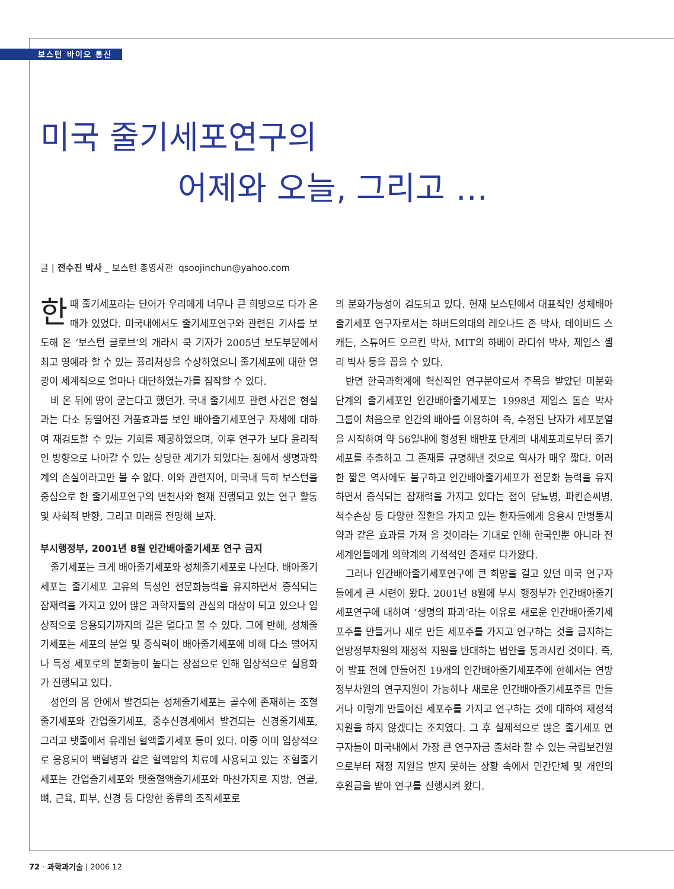보스턴 바이오 통신
미국 줄기세포연구의
어제와 오늘, 그리고 …
글 | 전수진 박사 _ 보스턴 총영사관 qsoojinchun@yahoo.com
한때 줄기세포라는 단어가 우리에게 너무나 큰 희망으로 다가 온 때가 있었다. 미국내에서도 줄기세포연구와 관련된 기사를 보도해 온 ‘보스턴 글로브’의 개라시 쿡 기자가 2005년 보도부문에서 최고 영예라 할 수 있는 퓰리처상을 수상하였으니 줄기세포에 대한 열광이 세계적으로 얼마나 대단하였는가를 짐작할 수 있다.
비 온 뒤에 땅이 굳는다고 했던가. 국내 줄기세포 관련 사건은 현실과는 다소 동떨어진 거품효과를 보인 배아줄기세포연구 자체에 대하여 재검토할 수 있는 기회를 제공하였으며, 이후 연구가 보다 윤리적인 방향으로 나아갈 수 있는 상당한 계기가 되었다는 점에서 생명과학계의 손실이라고만 볼 수 없다. 이와 관련지어, 미국내 특히 보스턴을 중심으로 한 줄기세포연구의 변천사와 현재 진행되고 있는 연구 활동 및 사회적 반향, 그리고 미래를 전망해 보자.
부시행정부, 2001년 8월 인간배아줄기세포 연구 금지
줄기세포는 크게 배아줄기세포와 성체줄기세포로 나뉜다. 배아줄기세포는 줄기세포 고유의 특성인 전문화능력을 유지하면서 증식되는 잠재력을 가지고 있어 많은 과학자들의 관심의 대상이 되고 있으나 임상적으로 응용되기까지의 길은 멀다고 볼 수 있다. 그에 반해, 성체줄기세포는 세포의 분열 및 증식력이 배아줄기세포에 비해 다소 떨어지나 특정 세포로의 분화능이 높다는 장점으로 인해 임상적으로 실용화가 진행되고 있다.
성인의 몸 안에서 발견되는 성체줄기세포는 골수에 존재하는 조혈줄기세포와 간엽줄기세포, 중추신경계에서 발견되는 신경줄기세포, 그리고 탯줄에서 유래된 혈액줄기세포 등이 있다. 이중 이미 임상적으로 응용되어 백혈병과 같은 혈액암의 치료에 사용되고 있는 조혈줄기세포는 간엽줄기세포와 탯줄혈액줄기세포와 마찬가지로 지방, 연골, 뼈, 근육, 피부, 신경 등 다양한 종류의 조직세포로
의 분화가능성이 검토되고 있다. 현재 보스턴에서 대표적인 성체배아줄기세포 연구자로서는 하버드의대의 레오나드 존 박사, 데이비드 스캐든, 스튜어트 오르킨 박사, MIT의 하베이 라디쉬 박사, 제임스 셸리 박사 등을 꼽을 수 있다.
반면 한국과학계에 혁신적인 연구분야로서 주목을 받았던 미분화 단계의 줄기세포인 인간배아줄기세포는 1998년 제임스 톰슨 박사 그룹이 처음으로 인간의 배아를 이용하여 즉, 수정된 난자가 세포분열을 시작하여 약 56일내에 형성된 배반포 단계의 내세포괴로부터 줄기세포를 추출하고 그 존재를 규명해낸 것으로 역사가 매우 짧다. 이러한 짧은 역사에도 불구하고 인간배아줄기세포가 전문화 능력을 유지하면서 증식되는 잠재력을 가지고 있다는 점이 당뇨병, 파킨슨씨병, 척수손상 등 다양한 질환을 가지고 있는 환자들에게 응용시 만병통치약과 같은 효과를 가져 올 것이라는 기대로 인해 한국인뿐 아니라 전세계인들에게 의학계의 기적적인 존재로 다가왔다.
그러나 인간배아줄기세포연구에 큰 희망을 걸고 있던 미국 연구자들에게 큰 시련이 왔다. 2001년 8월에 부시 행정부가 인간배아줄기세포연구에 대하여 ‘생명의 파괴’라는 이유로 새로운 인간배아줄기세포주를 만들거나 새로 만든 세포주를 가지고 연구하는 것을 금지하는 연방정부차원의 재정적 지원을 반대하는 법안을 통과시킨 것이다. 즉, 이 발표 전에 만들어진 19개의 인간배아줄기세포주에 한해서는 연방정부차원의 연구지원이 가능하나 새로운 인간배아줄기세포주를 만들거나 이렇게 만들어진 세포주를 가지고 연구하는 것에 대하여 재정적 지원을 하지 않겠다는 조치였다. 그 후 실제적으로 많은 줄기세포 연구자들이 미국내에서 가장 큰 연구자금 출처라 할 수 있는 국립보건원으로부터 재정 지원을 받지 못하는 상황 속에서 민간단체 및 개인의 후원금을 받아 연구를 진행시켜 왔다.
72 · 과학과기술 | 2006 12